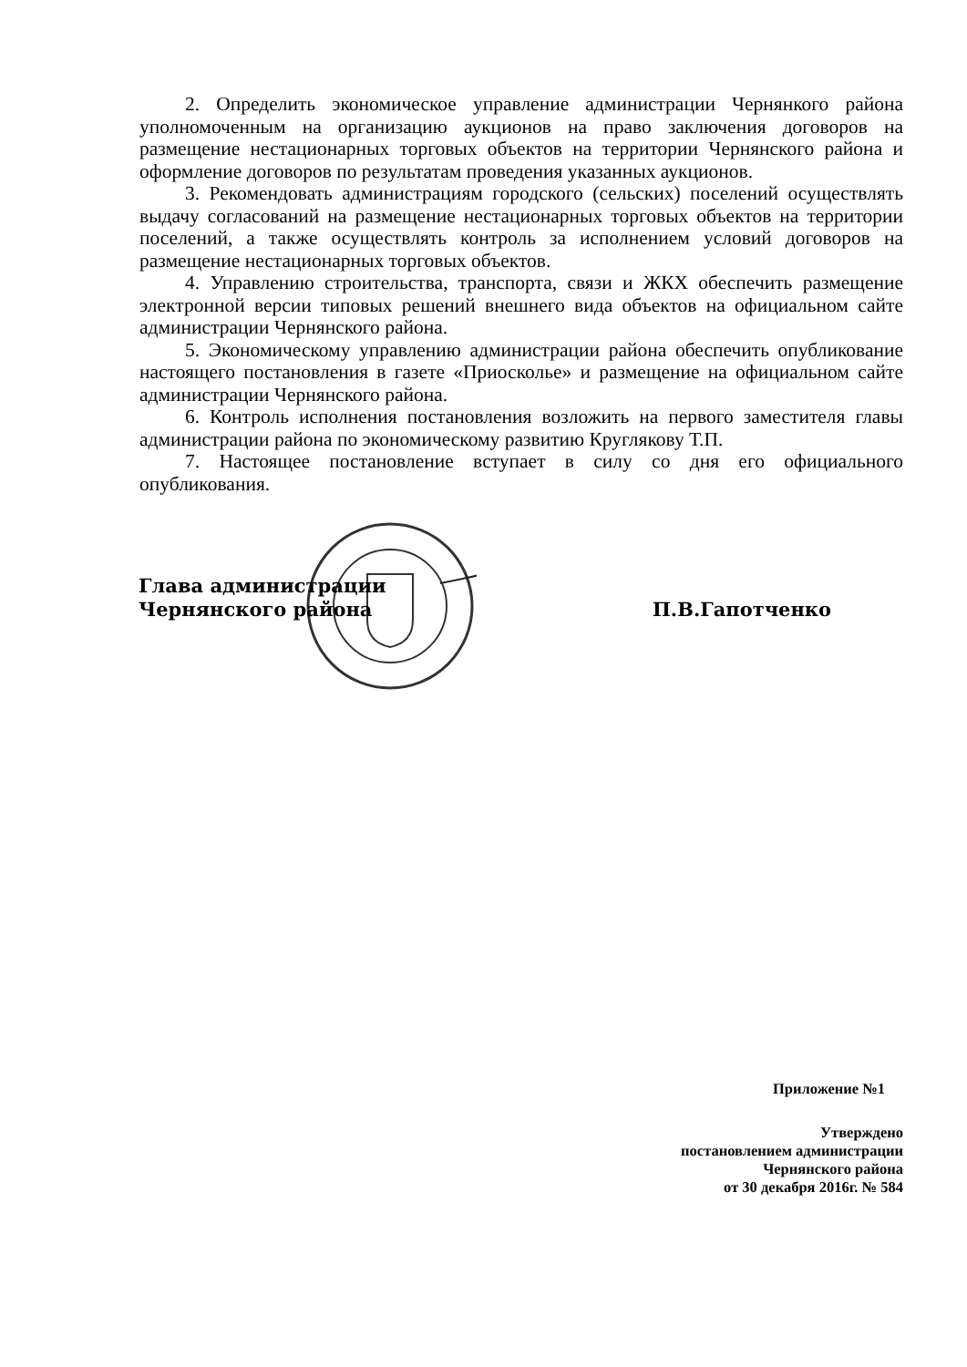2. Определить экономическое управление администрации Чернянкого района уполномоченным на организацию аукционов на право заключения договоров на размещение нестационарных торговых объектов на территории Чернянского района и оформление договоров по результатам проведения указанных аукционов.
3. Рекомендовать администрациям городского (сельских) поселений осуществлять выдачу согласований на размещение нестационарных торговых объектов на территории поселений, а также осуществлять контроль за исполнением условий договоров на размещение нестационарных торговых объектов.
4. Управлению строительства, транспорта, связи и ЖКХ обеспечить размещение электронной версии типовых решений внешнего вида объектов на официальном сайте администрации Чернянского района.
5. Экономическому управлению администрации района обеспечить опубликование настоящего постановления в газете «Приосколье» и размещение на официальном сайте администрации Чернянского района.
6. Контроль исполнения постановления возложить на первого заместителя главы администрации района по экономическому развитию Круглякову Т.П.
7. Настоящее постановление вступает в силу со дня его официального опубликования.
Глава администрации
Чернянского района
П.В.Гапотченко
Приложение №1
Утверждено
постановлением администрации
Чернянского района
от 30 декабря 2016г. № 584